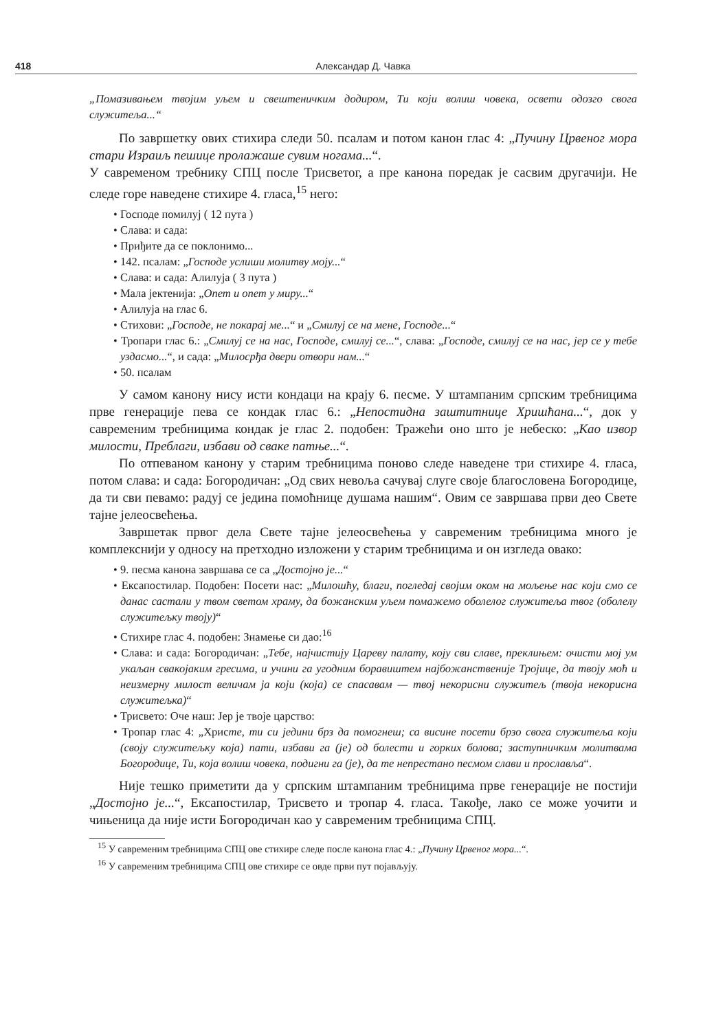418 Александар Д. Чавка
„Помазивањем твојим уљем и свештеничким додиром, Ти који волиш човека, освети одозго свога служитеља...“
По завршетку ових стихира следи 50. псалам и потом канон глас 4: „Пучину Црвеног мора стари Израиљ пешице пролажаше сувим ногама...“.
У савременом требнику СПЦ после Трисветог, а пре канона поредак је сасвим другачији. Не следе горе наведене стихире 4. гласа,<sup>15</sup> него:
• Господе помилуј ( 12 пута )
• Слава: и сада:
• Приђите да се поклонимо...
• 142. псалам: „Господе услиши молитву моју...“
• Слава: и сада: Алилуја ( 3 пута )
• Мала јектенија: „Опет и опет у миру...“
• Алилуја на глас 6.
• Стихови: „Господе, не покарај ме...“ и „Смилуј се на мене, Господе...“
• Тропари глас 6.: „Смилуј се на нас, Господе, смилуј се...“, слава: „Господе, смилуј се на нас, јер се у тебе уздасмо...“, и сада: „Милосрђа двери отвори нам...“
• 50. псалам
У самом канону нису исти кондаци на крају 6. песме. У штампаним српским требницима прве генерације пева се кондак глас 6.: „Непостидна заштитнице Хришћана...“, док у савременим требницима кондак је глас 2. подобен: Тражећи оно што је небеско: „Као извор милости, Преблаги, избави од сваке патње...“.
По отпеваном канону у старим требницима поново следе наведене три стихире 4. гласа, потом слава: и сада: Богородичан: „Од свих невоља сачувај слуге своје благословена Богородице, да ти сви певамо: радуј се једина помоћнице душама нашим“. Овим се завршава први део Свете тајне јелеосвећења.
Завршетак првог дела Свете тајне јелеосвећења у савременим требницима много је комплекснији у односу на претходно изложени у старим требницима и он изгледа овако:
• 9. песма канона завршава се са „Достојно је...“
• Ексапостилар. Подобен: Посети нас: „Милошћу, благи, погледај својим оком на мољење нас који смо се данас састали у твом светом храму, да божанским уљем помажемо оболелог служитеља твог (оболелу служитељку твоју)“
• Стихире глас 4. подобен: Знамење си дао:<sup>16</sup>
• Слава: и сада: Богородичан: „Тебе, најчистију Цареву палату, коју сви славе, преклињем: очисти мој ум укаљан свакојаким гресима, и учини га угодним боравиштем најбожанственије Тројице, да твоју моћ и неизмерну милост величам ја који (која) се спасавам — твој некорисни служитељ (твоја некорисна служитељка)“
• Трисвето: Оче наш: Јер је твоје царство:
• Тропар глас 4: „Христе, ти си једини брз да помогнеш; са висине посети брзо свога служитеља који (своју служитељку која) пати, избави га (је) од болести и горких болова; заступничким молитвама Богородице, Ти, која волиш човека, подигни га (је), да те непрестано песмом слави и прославља“.
Није тешко приметити да у српским штампаним требницима прве генерације не постији „Достојно је...“, Ексапостилар, Трисвето и тропар 4. гласа. Такође, лако се може уочити и чињеница да није исти Богородичан као у савременим требницима СПЦ.
<sup>15</sup> У савременим требницима СПЦ ове стихире следе после канона глас 4.: „Пучину Црвеног мора...“.
<sup>16</sup> У савременим требницима СПЦ ове стихире се овде први пут појављују.